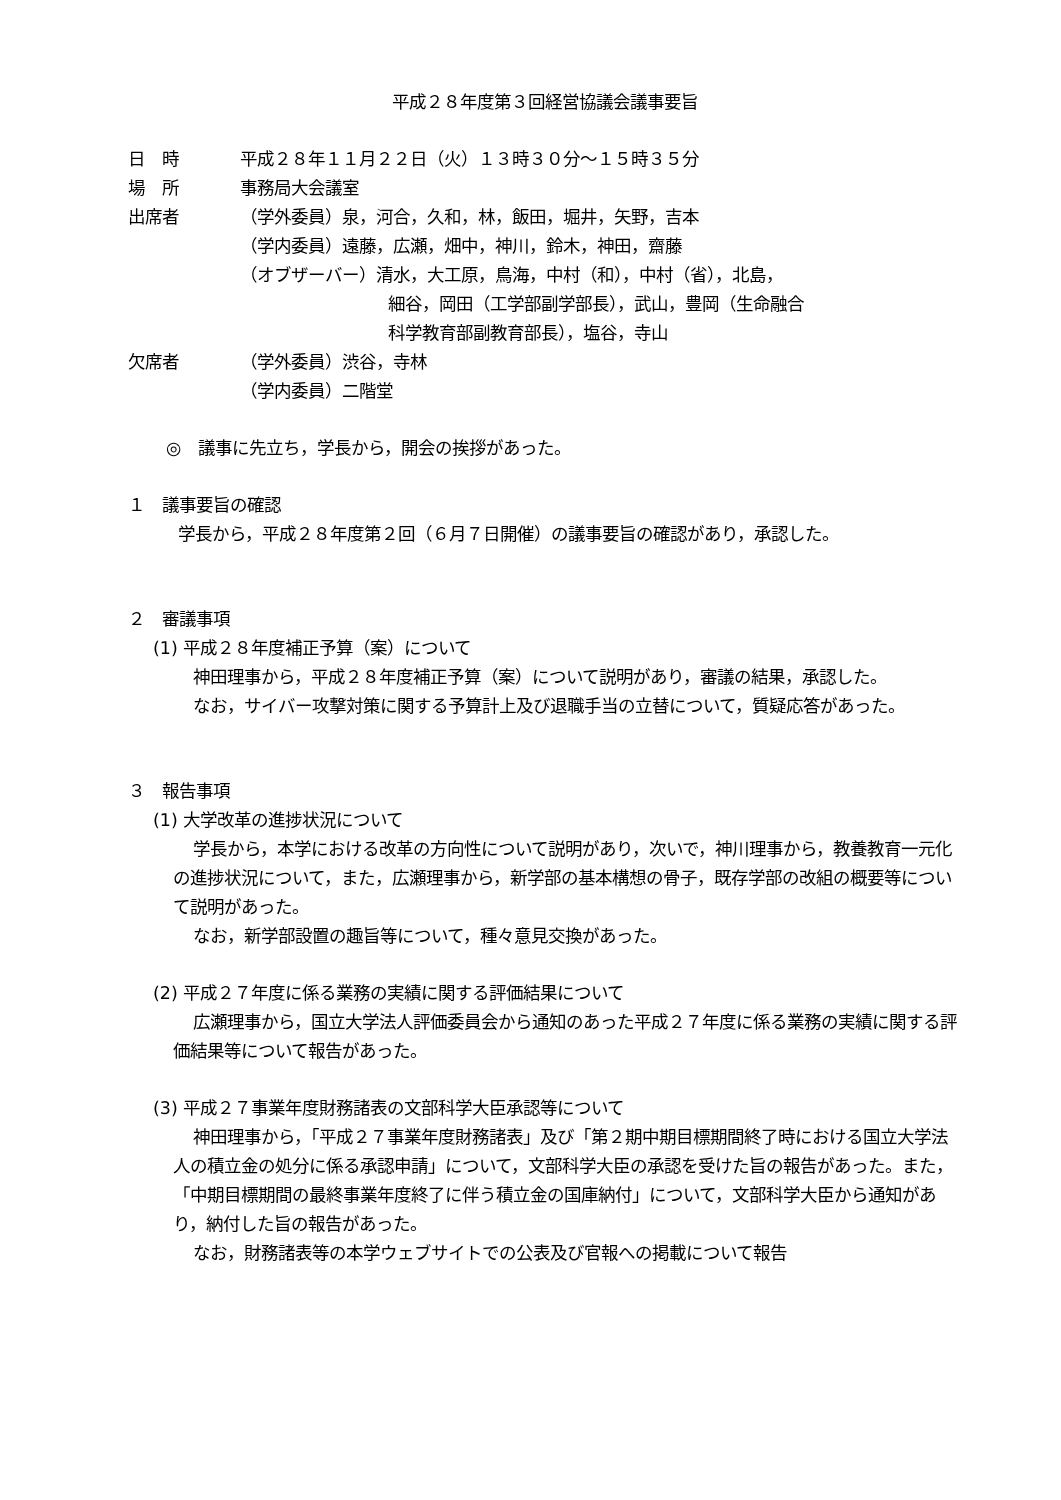平成２８年度第３回経営協議会議事要旨
日　時 平成２８年１１月２２日（火）１３時３０分～１５時３５分
場　所 事務局大会議室
出席者 （学外委員）泉，河合，久和，林，飯田，堀井，矢野，吉本
（学内委員）遠藤，広瀬，畑中，神川，鈴木，神田，齋藤
（オブザーバー）清水，大工原，鳥海，中村（和），中村（省），北島，
細谷，岡田（工学部副学部長），武山，豊岡（生命融合
科学教育部副教育部長），塩谷，寺山
欠席者 （学外委員）渋谷，寺林
（学内委員）二階堂
◎　議事に先立ち，学長から，開会の挨拶があった。
１　議事要旨の確認
学長から，平成２８年度第２回（６月７日開催）の議事要旨の確認があり，承認した。
２　審議事項
(1) 平成２８年度補正予算（案）について
神田理事から，平成２８年度補正予算（案）について説明があり，審議の結果，承認した。
なお，サイバー攻撃対策に関する予算計上及び退職手当の立替について，質疑応答があった。
３　報告事項
(1) 大学改革の進捗状況について
学長から，本学における改革の方向性について説明があり，次いで，神川理事から，教養教育一元化の進捗状況について，また，広瀬理事から，新学部の基本構想の骨子，既存学部の改組の概要等について説明があった。
なお，新学部設置の趣旨等について，種々意見交換があった。
(2) 平成２７年度に係る業務の実績に関する評価結果について
広瀬理事から，国立大学法人評価委員会から通知のあった平成２７年度に係る業務の実績に関する評価結果等について報告があった。
(3) 平成２７事業年度財務諸表の文部科学大臣承認等について
神田理事から，「平成２７事業年度財務諸表」及び「第２期中期目標期間終了時における国立大学法人の積立金の処分に係る承認申請」について，文部科学大臣の承認を受けた旨の報告があった。また，「中期目標期間の最終事業年度終了に伴う積立金の国庫納付」について，文部科学大臣から通知があり，納付した旨の報告があった。
なお，財務諸表等の本学ウェブサイトでの公表及び官報への掲載について報告